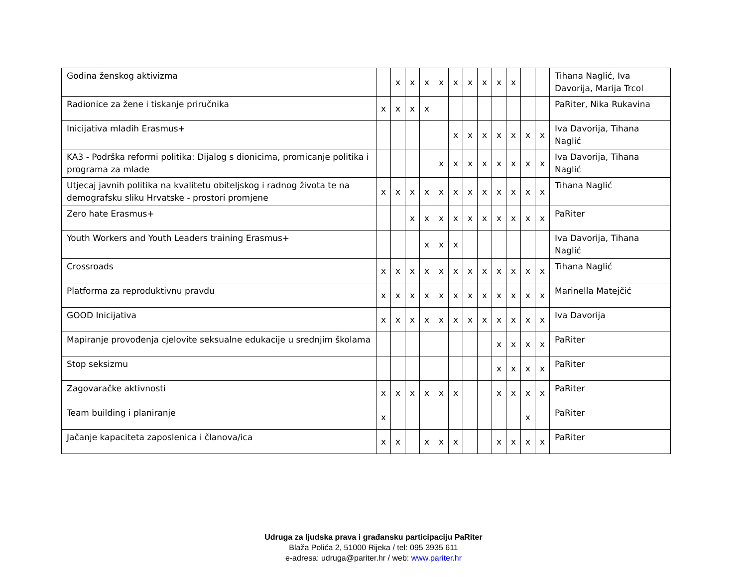| Godina ženskog aktivizma | | x | x | x | x | x | x | x | x | x | | | Tihana Naglić, Iva Davorija, Marija Trcol |
| Radionice za žene i tiskanje priručnika | x | x | x | x | | | | | | | | | PaRiter, Nika Rukavina |
| Inicijativa mladih Erasmus+ | | | | | | x | x | x | x | x | x | x | Iva Davorija, Tihana Naglić |
| KA3 - Podrška reformi politika: Dijalog s dionicima, promicanje politika i programa za mlade | | | | | x | x | x | x | x | x | x | x | Iva Davorija, Tihana Naglić |
| Utjecaj javnih politika na kvalitetu obiteljskog i radnog života te na demografsku sliku Hrvatske - prostori promjene | x | x | x | x | x | x | x | x | x | x | x | x | Tihana Naglić |
| Zero hate Erasmus+ | | | x | x | x | x | x | x | x | x | x | x | PaRiter |
| Youth Workers and Youth Leaders training Erasmus+ | | | | x | x | x | | | | | | | Iva Davorija, Tihana Naglić |
| Crossroads | x | x | x | x | x | x | x | x | x | x | x | x | Tihana Naglić |
| Platforma za reproduktivnu pravdu | x | x | x | x | x | x | x | x | x | x | x | x | Marinella Matejčić |
| GOOD Inicijativa | x | x | x | x | x | x | x | x | x | x | x | x | Iva Davorija |
| Mapiranje provođenja cjelovite seksualne edukacije u srednjim školama | | | | | | | | | x | x | x | x | PaRiter |
| Stop seksizmu | | | | | | | | | x | x | x | x | PaRiter |
| Zagovaračke aktivnosti | x | x | x | x | x | x | | | x | x | x | x | PaRiter |
| Team building i planiranje | x | | | | | | | | | | x | | PaRiter |
| Jačanje kapaciteta zaposlenica i članova/ica | x | x | | x | x | x | | | x | x | x | x | PaRiter |
Udruga za ljudska prava i građansku participaciju PaRiter
Blaža Polića 2, 51000 Rijeka / tel: 095 3935 611
e-adresa: udruga@pariter.hr / web: www.pariter.hr